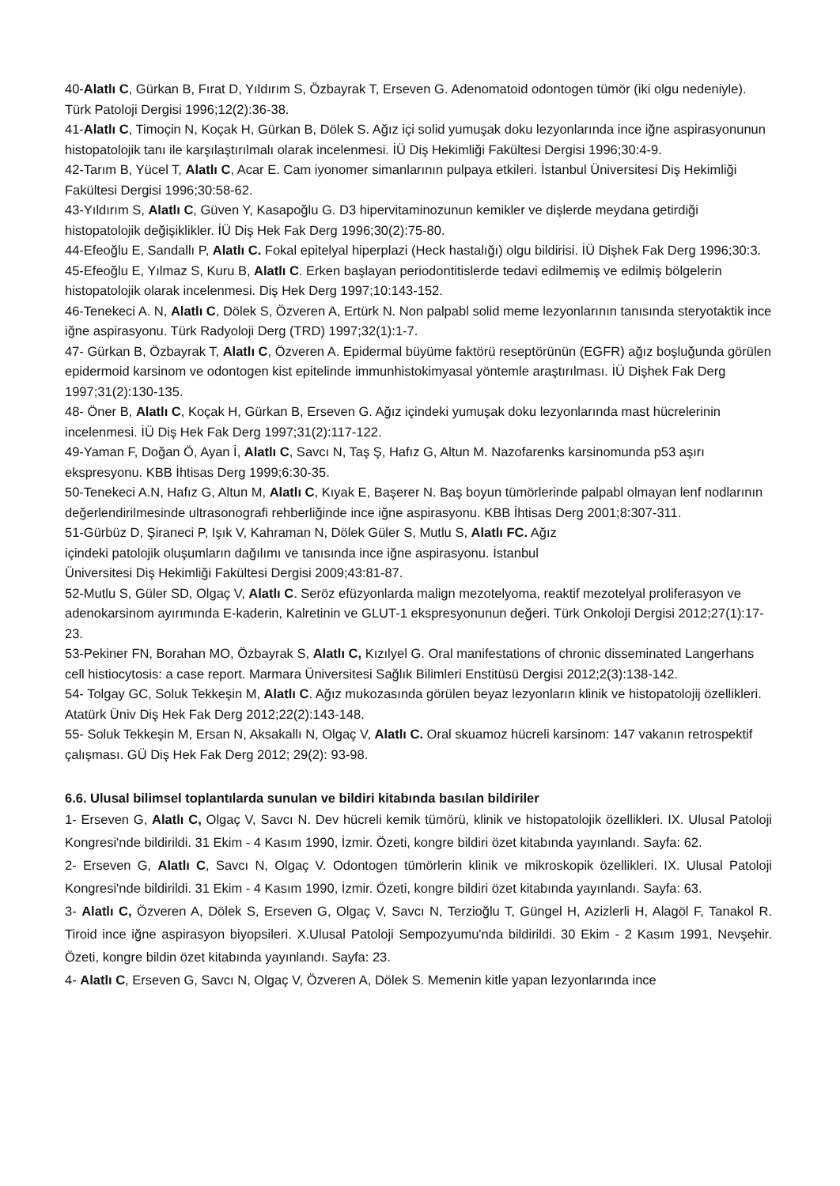40-Alatlı C, Gürkan B, Fırat D, Yıldırım S, Özbayrak T, Erseven G. Adenomatoid odontogen tümör (iki olgu nedeniyle). Türk Patoloji Dergisi 1996;12(2):36-38.
41-Alatlı C, Timoçin N, Koçak H, Gürkan B, Dölek S. Ağız içi solid yumuşak doku lezyonlarında ince iğne aspirasyonunun histopatolojik tanı ile karşılaştırılmalı olarak incelenmesi. İÜ Diş Hekimliği Fakültesi Dergisi 1996;30:4-9.
42-Tarım B, Yücel T, Alatlı C, Acar E. Cam iyonomer simanlarının pulpaya etkileri. İstanbul Üniversitesi Diş Hekimliği Fakültesi Dergisi 1996;30:58-62.
43-Yıldırım S, Alatlı C, Güven Y, Kasapoğlu G. D3 hipervitaminozunun kemikler ve dişlerde meydana getirdiği histopatolojik değişiklikler. İÜ Diş Hek Fak Derg 1996;30(2):75-80.
44-Efeoğlu E, Sandallı P, Alatlı C. Fokal epitelyal hiperplazi (Heck hastalığı) olgu bildirisi. İÜ Dişhek Fak Derg 1996;30:3.
45-Efeoğlu E, Yılmaz S, Kuru B, Alatlı C. Erken başlayan periodontitislerde tedavi edilmemiş ve edilmiş bölgelerin histopatolojik olarak incelenmesi. Diş Hek Derg 1997;10:143-152.
46-Tenekeci A. N, Alatlı C, Dölek S, Özveren A, Ertürk N. Non palpabl solid meme lezyonlarının tanısında steryotaktik ince iğne aspirasyonu. Türk Radyoloji Derg (TRD) 1997;32(1):1-7.
47- Gürkan B, Özbayrak T, Alatlı C, Özveren A. Epidermal büyüme faktörü reseptörünün (EGFR) ağız boşluğunda görülen epidermoid karsinom ve odontogen kist epitelinde immunhistokimyasal yöntemle araştırılması. İÜ Dişhek Fak Derg 1997;31(2):130-135.
48- Öner B, Alatlı C, Koçak H, Gürkan B, Erseven G. Ağız içindeki yumuşak doku lezyonlarında mast hücrelerinin incelenmesi. İÜ Diş Hek Fak Derg 1997;31(2):117-122.
49-Yaman F, Doğan Ö, Ayan İ, Alatlı C, Savcı N, Taş Ş, Hafız G, Altun M. Nazofarenks karsinomunda p53 aşırı ekspresyonu. KBB İhtisas Derg 1999;6:30-35.
50-Tenekeci A.N, Hafız G, Altun M, Alatlı C, Kıyak E, Başerer N. Baş boyun tümörlerinde palpabl olmayan lenf nodlarının değerlendirilmesinde ultrasonografi rehberliğinde ince iğne aspirasyonu. KBB İhtisas Derg 2001;8:307-311.
51-Gürbüz D, Şiraneci P, Işık V, Kahraman N, Dölek Güler S, Mutlu S, Alatlı FC. Ağız
içindeki patolojik oluşumların dağılımı ve tanısında ince iğne aspirasyonu. İstanbul
Üniversitesi Diş Hekimliği Fakültesi Dergisi 2009;43:81-87.
52-Mutlu S, Güler SD, Olgaç V, Alatlı C. Seröz efüzyonlarda malign mezotelyoma, reaktif mezotelyal proliferasyon ve adenokarsinom ayırımında E-kaderin, Kalretinin ve GLUT-1 ekspresyonunun değeri. Türk Onkoloji Dergisi 2012;27(1):17-23.
53-Pekiner FN, Borahan MO, Özbayrak S, Alatlı C, Kızılyel G. Oral manifestations of chronic disseminated Langerhans cell histiocytosis: a case report. Marmara Üniversitesi Sağlık Bilimleri Enstitüsü Dergisi 2012;2(3):138-142.
54- Tolgay GC, Soluk Tekkeşin M, Alatlı C. Ağız mukozasında görülen beyaz lezyonların klinik ve histopatolojij özellikleri. Atatürk Üniv Diş Hek Fak Derg 2012;22(2):143-148.
55- Soluk Tekkeşin M, Ersan N, Aksakallı N, Olgaç V, Alatlı C. Oral skuamoz hücreli karsinom: 147 vakanın retrospektif çalışması. GÜ Diş Hek Fak Derg 2012; 29(2): 93-98.
6.6. Ulusal bilimsel toplantılarda sunulan ve bildiri kitabında basılan bildiriler
1- Erseven G, Alatlı C, Olgaç V, Savcı N. Dev hücreli kemik tümörü, klinik ve histopatolojik özellikleri. IX. Ulusal Patoloji Kongresi'nde bildirildi. 31 Ekim - 4 Kasım 1990, İzmir. Özeti, kongre bildiri özet kitabında yayınlandı. Sayfa: 62.
2- Erseven G, Alatlı C, Savcı N, Olgaç V. Odontogen tümörlerin klinik ve mikroskopik özellikleri. IX. Ulusal Patoloji Kongresi'nde bildirildi. 31 Ekim - 4 Kasım 1990, İzmir. Özeti, kongre bildiri özet kitabında yayınlandı. Sayfa: 63.
3- Alatlı C, Özveren A, Dölek S, Erseven G, Olgaç V, Savcı N, Terzioğlu T, Güngel H, Azizlerli H, Alagöl F, Tanakol R. Tiroid ince iğne aspirasyon biyopsileri. X.Ulusal Patoloji Sempozyumu'nda bildirildi. 30 Ekim - 2 Kasım 1991, Nevşehir. Özeti, kongre bildin özet kitabında yayınlandı. Sayfa: 23.
4- Alatlı C, Erseven G, Savcı N, Olgaç V, Özveren A, Dölek S. Memenin kitle yapan lezyonlarında ince